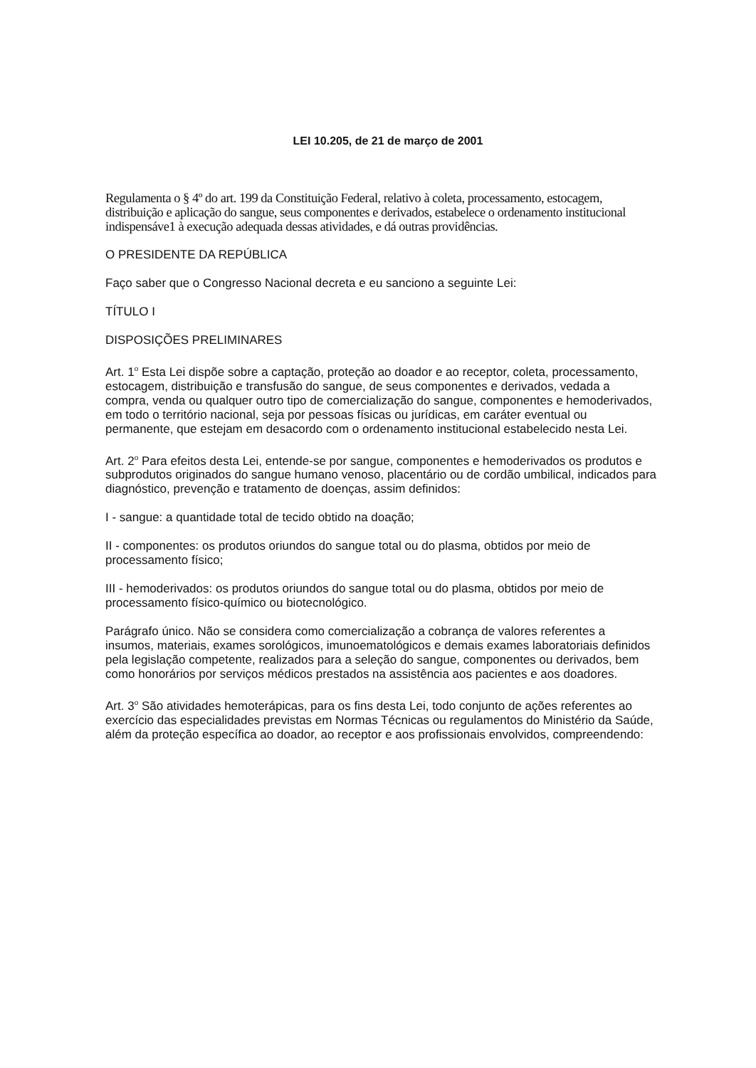LEI 10.205, de 21 de março de 2001
Regulamenta o § 4º do art. 199 da Constituição Federal, relativo à coleta, processamento, estocagem, distribuição e aplicação do sangue, seus componentes e derivados, estabelece o ordenamento institucional indispensáve1 à execução adequada dessas atividades, e dá outras providências.
O PRESIDENTE DA REPÚBLICA
Faço saber que o Congresso Nacional decreta e eu sanciono a seguinte Lei:
TÍTULO I
DISPOSIÇÕES PRELIMINARES
Art. 1<sup>o</sup> Esta Lei dispõe sobre a captação, proteção ao doador e ao receptor, coleta, processamento, estocagem, distribuição e transfusão do sangue, de seus componentes e derivados, vedada a compra, venda ou qualquer outro tipo de comercialização do sangue, componentes e hemoderivados, em todo o território nacional, seja por pessoas físicas ou jurídicas, em caráter eventual ou permanente, que estejam em desacordo com o ordenamento institucional estabelecido nesta Lei.
Art. 2<sup>o</sup> Para efeitos desta Lei, entende-se por sangue, componentes e hemoderivados os produtos e subprodutos originados do sangue humano venoso, placentário ou de cordão umbilical, indicados para diagnóstico, prevenção e tratamento de doenças, assim definidos:
I - sangue: a quantidade total de tecido obtido na doação;
II - componentes: os produtos oriundos do sangue total ou do plasma, obtidos por meio de processamento físico;
III - hemoderivados: os produtos oriundos do sangue total ou do plasma, obtidos por meio de processamento físico-químico ou biotecnológico.
Parágrafo único. Não se considera como comercialização a cobrança de valores referentes a insumos, materiais, exames sorológicos, imunoematológicos e demais exames laboratoriais definidos pela legislação competente, realizados para a seleção do sangue, componentes ou derivados, bem como honorários por serviços médicos prestados na assistência aos pacientes e aos doadores.
Art. 3<sup>o</sup> São atividades hemoterápicas, para os fins desta Lei, todo conjunto de ações referentes ao exercício das especialidades previstas em Normas Técnicas ou regulamentos do Ministério da Saúde, além da proteção específica ao doador, ao receptor e aos profissionais envolvidos, compreendendo: